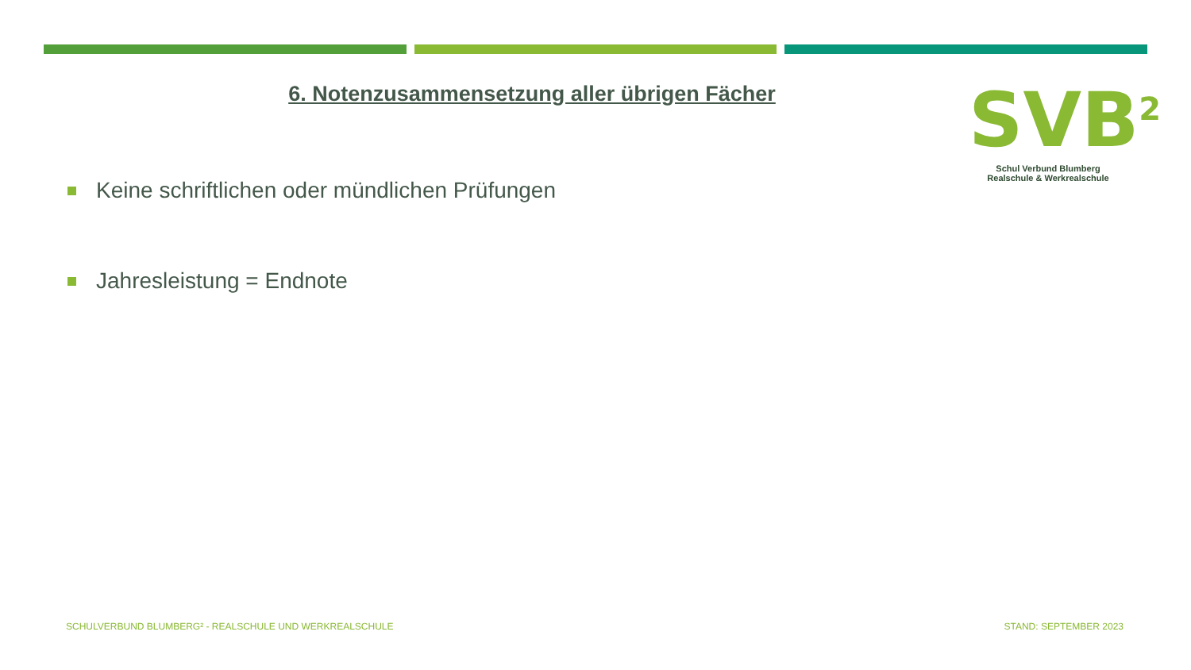SVB<sup>2</sup>
Schul Verbund Blumberg
Realschule & Werkrealschule
6. Notenzusammensetzung aller übrigen Fächer
Keine schriftlichen oder mündlichen Prüfungen
Jahresleistung = Endnote
SCHULVERBUND BLUMBERG² - REALSCHULE UND WERKREALSCHULE STAND: SEPTEMBER 2023